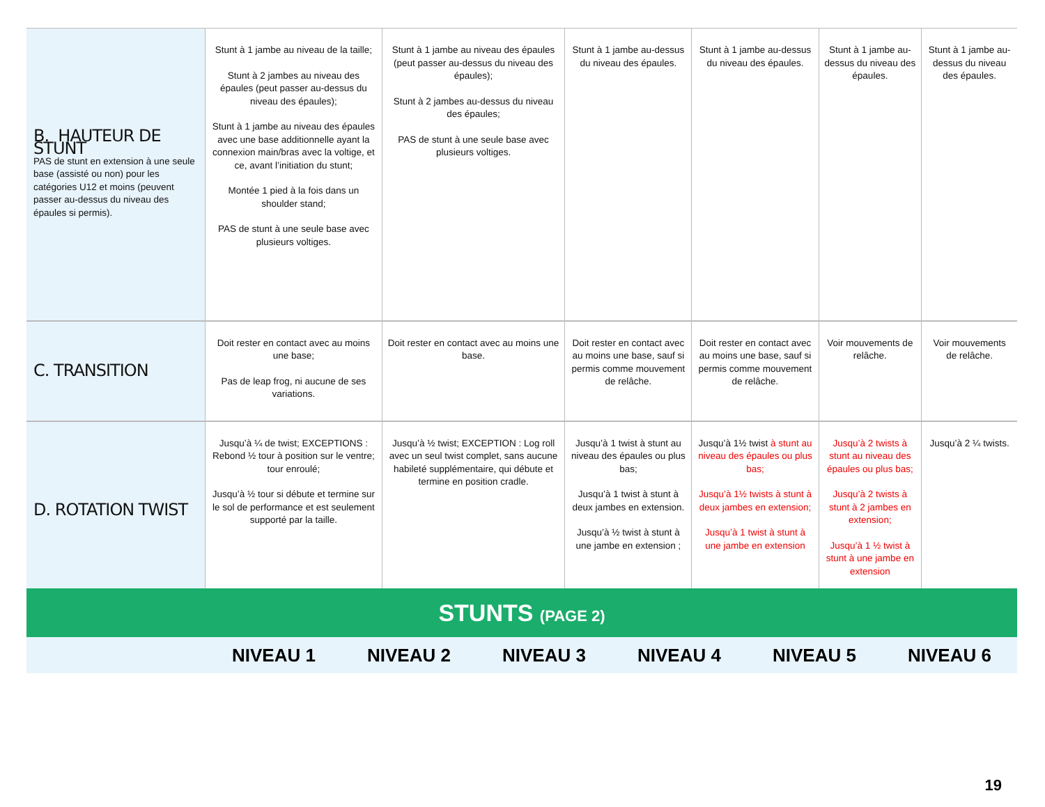| B. HAUTEUR DE STUNT PAS de stunt en extension à une seule base (assisté ou non) pour les catégories U12 et moins (peuvent passer au-dessus du niveau des épaules si permis). | Stunt à 1 jambe au niveau de la taille; Stunt à 2 jambes au niveau des épaules (peut passer au-dessus du niveau des épaules); Stunt à 1 jambe au niveau des épaules avec une base additionnelle ayant la connexion main/bras avec la voltige, et ce, avant l’initiation du stunt; Montée 1 pied à la fois dans un shoulder stand; PAS de stunt à une seule base avec plusieurs voltiges. | Stunt à 1 jambe au niveau des épaules (peut passer au-dessus du niveau des épaules); Stunt à 2 jambes au-dessus du niveau des épaules; PAS de stunt à une seule base avec plusieurs voltiges. | Stunt à 1 jambe au-dessus du niveau des épaules. | Stunt à 1 jambe au-dessus du niveau des épaules. | Stunt à 1 jambe au-dessus du niveau des épaules. | Stunt à 1 jambe au-dessus du niveau des épaules. |
| C. TRANSITION | Doit rester en contact avec au moins une base; Pas de leap frog, ni aucune de ses variations. | Doit rester en contact avec au moins une base. | Doit rester en contact avec au moins une base, sauf si permis comme mouvement de relâche. | Doit rester en contact avec au moins une base, sauf si permis comme mouvement de relâche. | Voir mouvements de relâche. | Voir mouvements de relâche. |
| D. ROTATION TWIST | Jusqu’à ¼ de twist; EXCEPTIONS : Rebond ½ tour à position sur le ventre; tour enroulé; Jusqu’à ½ tour si débute et termine sur le sol de performance et est seulement supporté par la taille. | Jusqu’à ½ twist; EXCEPTION : Log roll avec un seul twist complet, sans aucune habileté supplémentaire, qui débute et termine en position cradle. | Jusqu’à 1 twist à stunt au niveau des épaules ou plus bas; Jusqu’à 1 twist à stunt à deux jambes en extension. Jusqu’à ½ twist à stunt à une jambe en extension ; | Jusqu’à 1½ twist à stunt au niveau des épaules ou plus bas; Jusqu’à 1½ twists à stunt à deux jambes en extension; Jusqu’à 1 twist à stunt à une jambe en extension | Jusqu’à 2 twists à stunt au niveau des épaules ou plus bas; Jusqu’à 2 twists à stunt à 2 jambes en extension; Jusqu’à 1 ½ twist à stunt à une jambe en extension | Jusqu’à 2 ¼ twists. |
STUNTS (PAGE 2)
| | NIVEAU 1 | NIVEAU 2 | NIVEAU 3 | NIVEAU 4 | NIVEAU 5 | NIVEAU 6 |
19